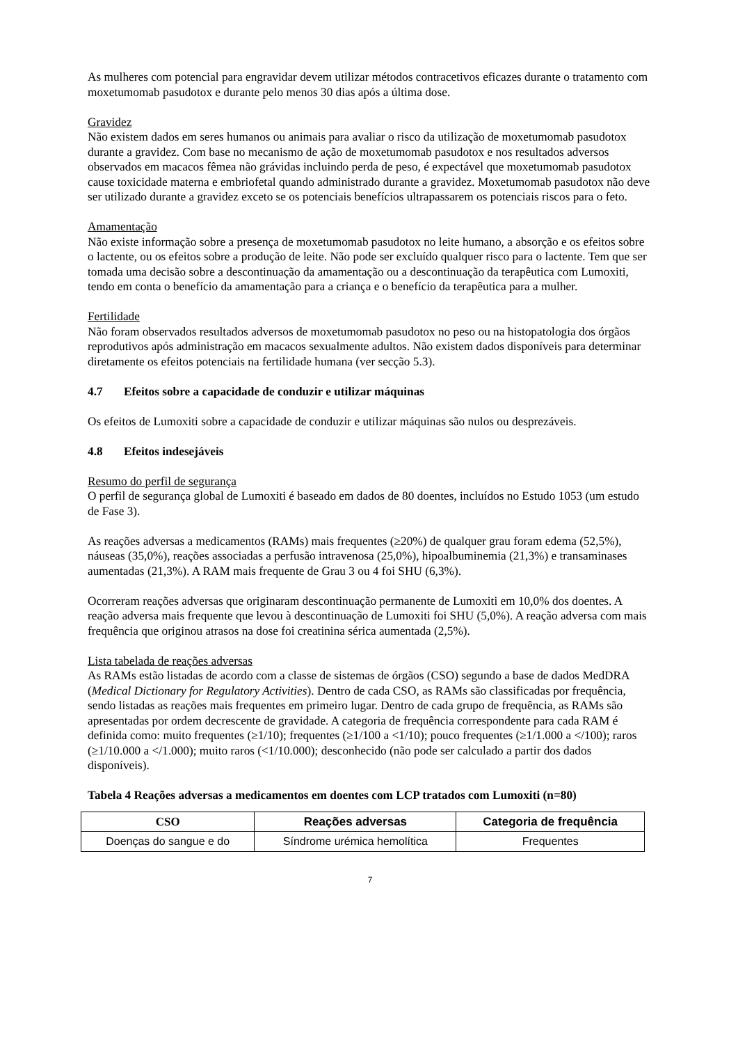As mulheres com potencial para engravidar devem utilizar métodos contracetivos eficazes durante o tratamento com moxetumomab pasudotox e durante pelo menos 30 dias após a última dose.
Gravidez
Não existem dados em seres humanos ou animais para avaliar o risco da utilização de moxetumomab pasudotox durante a gravidez. Com base no mecanismo de ação de moxetumomab pasudotox e nos resultados adversos observados em macacos fêmea não grávidas incluindo perda de peso, é expectável que moxetumomab pasudotox cause toxicidade materna e embriofetal quando administrado durante a gravidez. Moxetumomab pasudotox não deve ser utilizado durante a gravidez exceto se os potenciais benefícios ultrapassarem os potenciais riscos para o feto.
Amamentação
Não existe informação sobre a presença de moxetumomab pasudotox no leite humano, a absorção e os efeitos sobre o lactente, ou os efeitos sobre a produção de leite. Não pode ser excluído qualquer risco para o lactente. Tem que ser tomada uma decisão sobre a descontinuação da amamentação ou a descontinuação da terapêutica com Lumoxiti, tendo em conta o benefício da amamentação para a criança e o benefício da terapêutica para a mulher.
Fertilidade
Não foram observados resultados adversos de moxetumomab pasudotox no peso ou na histopatologia dos órgãos reprodutivos após administração em macacos sexualmente adultos. Não existem dados disponíveis para determinar diretamente os efeitos potenciais na fertilidade humana (ver secção 5.3).
4.7 Efeitos sobre a capacidade de conduzir e utilizar máquinas
Os efeitos de Lumoxiti sobre a capacidade de conduzir e utilizar máquinas são nulos ou desprezáveis.
4.8 Efeitos indesejáveis
Resumo do perfil de segurança
O perfil de segurança global de Lumoxiti é baseado em dados de 80 doentes, incluídos no Estudo 1053 (um estudo de Fase 3).
As reações adversas a medicamentos (RAMs) mais frequentes (≥20%) de qualquer grau foram edema (52,5%), náuseas (35,0%), reações associadas a perfusão intravenosa (25,0%), hipoalbuminemia (21,3%) e transaminases aumentadas (21,3%). A RAM mais frequente de Grau 3 ou 4 foi SHU (6,3%).
Ocorreram reações adversas que originaram descontinuação permanente de Lumoxiti em 10,0% dos doentes. A reação adversa mais frequente que levou à descontinuação de Lumoxiti foi SHU (5,0%). A reação adversa com mais frequência que originou atrasos na dose foi creatinina sérica aumentada (2,5%).
Lista tabelada de reações adversas
As RAMs estão listadas de acordo com a classe de sistemas de órgãos (CSO) segundo a base de dados MedDRA (Medical Dictionary for Regulatory Activities). Dentro de cada CSO, as RAMs são classificadas por frequência, sendo listadas as reações mais frequentes em primeiro lugar. Dentro de cada grupo de frequência, as RAMs são apresentadas por ordem decrescente de gravidade. A categoria de frequência correspondente para cada RAM é definida como: muito frequentes (≥1/10); frequentes (≥1/100 a <1/10); pouco frequentes (≥1/1.000 a </100); raros (≥1/10.000 a </1.000); muito raros (<1/10.000); desconhecido (não pode ser calculado a partir dos dados disponíveis).
Tabela 4 Reações adversas a medicamentos em doentes com LCP tratados com Lumoxiti (n=80)
| CSO | Reações adversas | Categoria de frequência |
| --- | --- | --- |
| Doenças do sangue e do | Síndrome urémica hemolítica | Frequentes |
7